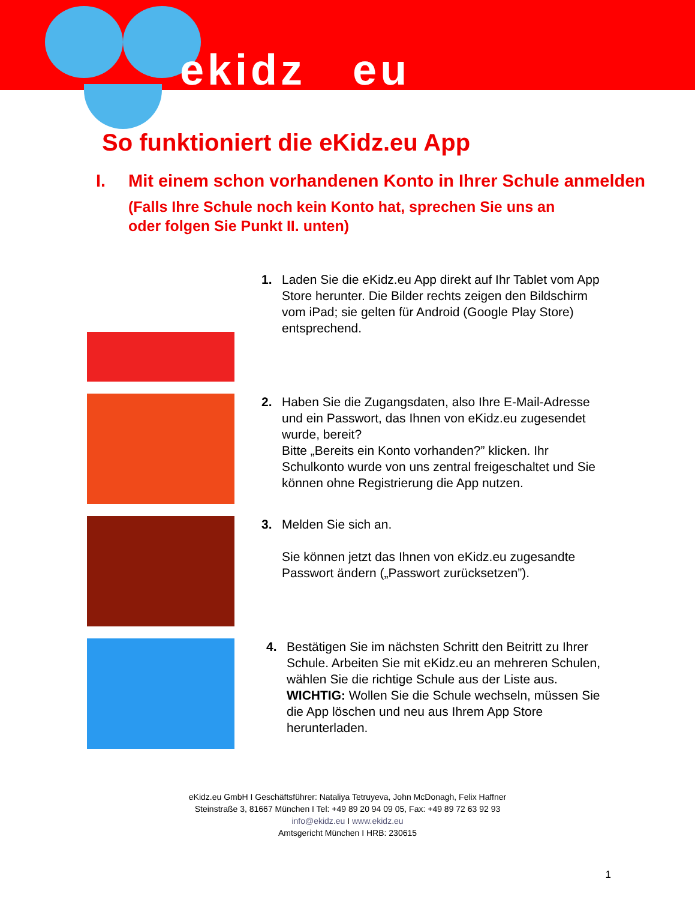ekidz eu
So funktioniert die eKidz.eu App
I. Mit einem schon vorhandenen Konto in Ihrer Schule anmelden
(Falls Ihre Schule noch kein Konto hat, sprechen Sie uns an oder folgen Sie Punkt II. unten)
1. Laden Sie die eKidz.eu App direkt auf Ihr Tablet vom App Store herunter. Die Bilder rechts zeigen den Bildschirm vom iPad; sie gelten für Android (Google Play Store) entsprechend.
2. Haben Sie die Zugangsdaten, also Ihre E-Mail-Adresse und ein Passwort, das Ihnen von eKidz.eu zugesendet wurde, bereit?
Bitte „Bereits ein Konto vorhanden?” klicken. Ihr Schulkonto wurde von uns zentral freigeschaltet und Sie können ohne Registrierung die App nutzen.
3. Melden Sie sich an.
Sie können jetzt das Ihnen von eKidz.eu zugesandte Passwort ändern („Passwort zurücksetzen”).
4. Bestätigen Sie im nächsten Schritt den Beitritt zu Ihrer Schule. Arbeiten Sie mit eKidz.eu an mehreren Schulen, wählen Sie die richtige Schule aus der Liste aus.
WICHTIG: Wollen Sie die Schule wechseln, müssen Sie die App löschen und neu aus Ihrem App Store herunterladen.
eKidz.eu GmbH I Geschäftsführer: Nataliya Tetruyeva, John McDonagh, Felix Haffner
Steinstraße 3, 81667 München I Tel: +49 89 20 94 09 05, Fax: +49 89 72 63 92 93
info@ekidz.eu I www.ekidz.eu
Amtsgericht München I HRB: 230615
1